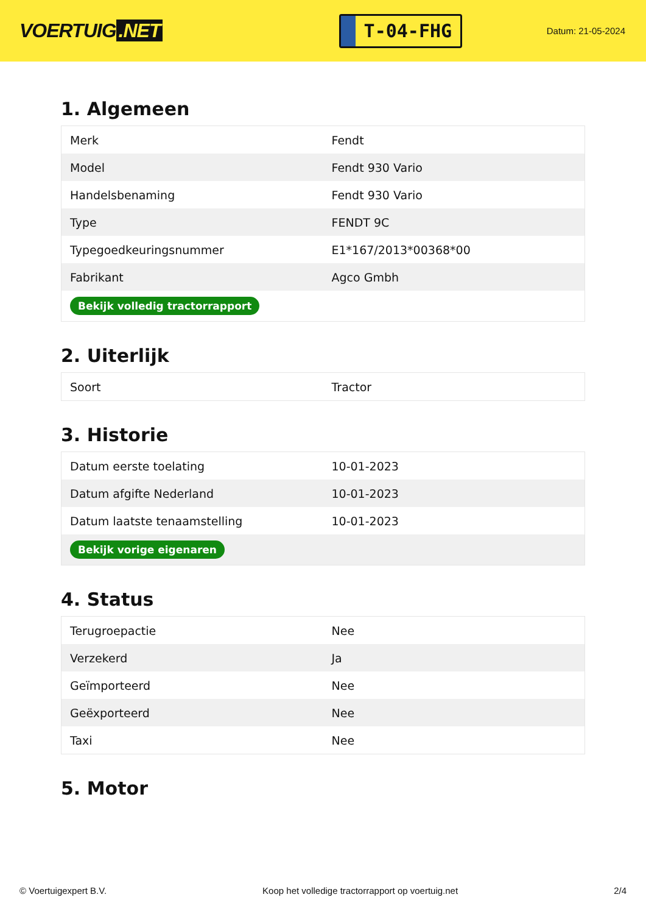VOERTUIG.NET
T-04-FHG
Datum: 21-05-2024
1. Algemeen
| Merk | Fendt |
| Model | Fendt 930 Vario |
| Handelsbenaming | Fendt 930 Vario |
| Type | FENDT 9C |
| Typegoedkeuringsnummer | E1*167/2013*00368*00 |
| Fabrikant | Agco Gmbh |
| Bekijk volledig tractorrapport | |
2. Uiterlijk
| Soort | Tractor |
3. Historie
| Datum eerste toelating | 10-01-2023 |
| Datum afgifte Nederland | 10-01-2023 |
| Datum laatste tenaamstelling | 10-01-2023 |
| Bekijk vorige eigenaren | |
4. Status
| Terugroepactie | Nee |
| Verzekerd | Ja |
| Geïmporteerd | Nee |
| Geëxporteerd | Nee |
| Taxi | Nee |
5. Motor
© Voertuigexpert B.V. Koop het volledige tractorrapport op voertuig.net 2/4